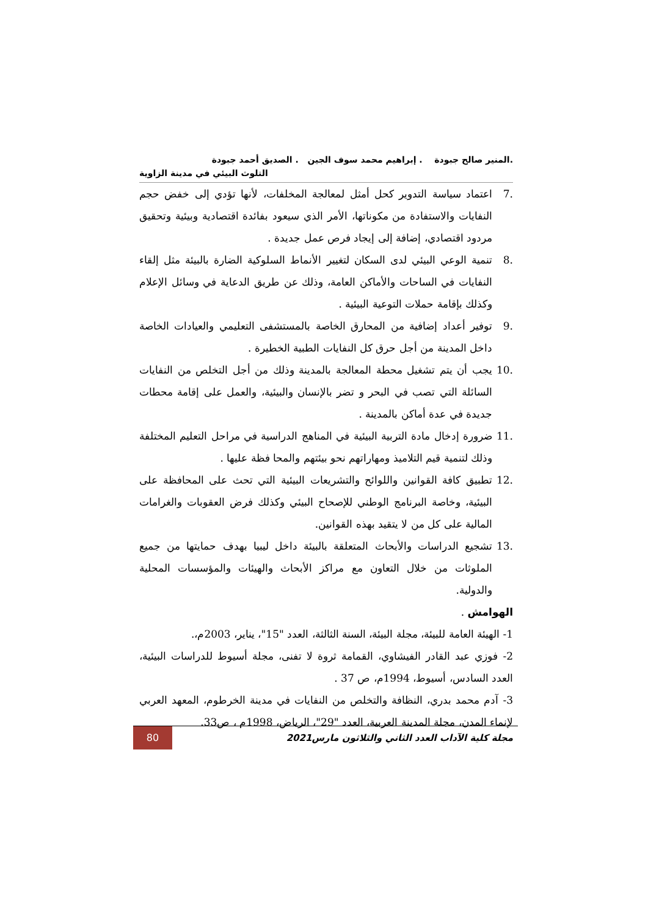.المنير صالح جبودة . إبراهيم محمد سوف الجين . الصديق أحمد جبودة
التلوث البيئي في مدينة الزاوية
.7 اعتماد سياسة التدوير كحل أمثل لمعالجة المخلفات، لأنها تؤدي إلى خفض حجم النفايات والاستفادة من مكوناتها، الأمر الذي سيعود بفائدة اقتصادية وبيئية وتحقيق مردود اقتصادي، إضافة إلى إيجاد فرص عمل جديدة .
.8 تنمية الوعي البيئي لدى السكان لتغيير الأنماط السلوكية الضارة بالبيئة مثل إلقاء النفايات في الساحات والأماكن العامة، وذلك عن طريق الدعاية في وسائل الإعلام وكذلك بإقامة حملات التوعية البيئية .
.9 توفير أعداد إضافية من المحارق الخاصة بالمستشفى التعليمي والعيادات الخاصة داخل المدينة من أجل حرق كل النفايات الطبية الخطيرة .
.10 يجب أن يتم تشغيل محطة المعالجة بالمدينة وذلك من أجل التخلص من النفايات السائلة التي تصب في البحر و تضر بالإنسان والبيئية، والعمل على إقامة محطات جديدة في عدة أماكن بالمدينة .
.11 ضرورة إدخال مادة التربية البيئية في المناهج الدراسية في مراحل التعليم المختلفة وذلك لتنمية قيم التلاميذ ومهاراتهم نحو بيئتهم والمحا فظة عليها .
.12 تطبيق كافة القوانين واللوائح والتشريعات البيئية التي تحث على المحافظة على البيئية، وخاصة البرنامج الوطني للإصحاح البيئي وكذلك فرض العقوبات والغرامات المالية على كل من لا يتقيد بهذه القوانين.
.13 تشجيع الدراسات والأبحاث المتعلقة بالبيئة داخل ليبيا بهدف حمايتها من جميع الملوثات من خلال التعاون مع مراكز الأبحاث والهيئات والمؤسسات المحلية والدولية.
الهوامش .
1- الهيئة العامة للبيئة، مجلة البيئة، السنة الثالثة، العدد "15"، يناير، 2003م،.
2- فوزي عبد القادر الفيشاوي، القمامة ثروة لا تفنى، مجلة أسيوط للدراسات البيئية، العدد السادس، أسيوط، 1994م، ص 37 .
3- آدم محمد بدري، النظافة والتخلص من النفايات في مدينة الخرطوم، المعهد العربي لإنماء المدن، مجلة المدينة العربية، العدد "29"، الرياض، 1998م ، ص33.
مجلة كلية الآداب العدد الثاني والثلاثون مارس2021
80